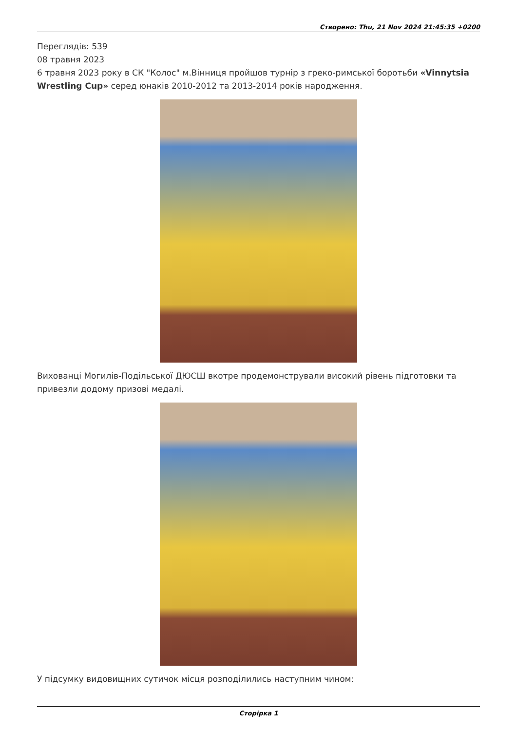Створено: Thu, 21 Nov 2024 21:45:35 +0200
Переглядів: 539
08 травня 2023
6 травня 2023 року в СК "Колос" м.Вінниця пройшов турнір з греко-римської боротьби «Vinnytsia Wrestling Cup» серед юнаків 2010-2012 та 2013-2014 років народження.
Вихованці Могилів-Подільської ДЮСШ вкотре продемонстрували високий рівень підготовки та привезли додому призові медалі.
У підсумку видовищних сутичок місця розподілились наступним чином:
Сторірка 1